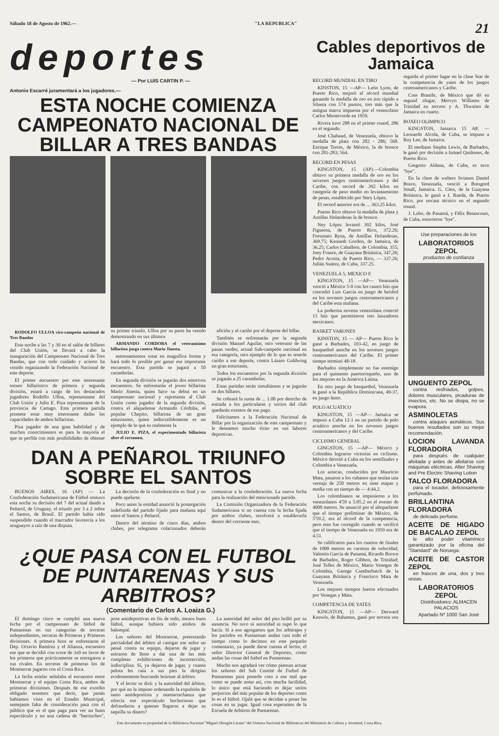Sábado 18 de Agosto de 1962.— "LA REPUBLICA" 21
deportes
— Por LUIS CARTIN P. —
Antonio Escarré juramentará a los jugadores.—
ESTA NOCHE COMIENZA CAMPEONATO NACIONAL DE BILLAR A TRES BANDAS
RODOLFO ULLOA vice-campeón nacional de Tres Bandas
Esta noche a las 7 y 30 en el salón de billares del Club Unión, se llevará a cabo la inauguración del Campeonato Nacional de Tres Bandas, que con todo cuidado y acierto ha venido organizando la Federación Nacional de este deporte.
El primer encuentro por este interesante torneo billarístico de primera y segunda división, estará a cargo de los destacados jugadores Rodolfo Ulloa, representante del Club Unión y Julio E. Piza representante de la provincia de Cartago. Esta primera partida promete estar muy interesante dadas las capacidades de ambos billaristas.
Piza jugador de una gran habilidad y de muchos conocimientos es para la mayoría el que se perfila con más posibilidades de obtener su primer triunfo. Ulloa por su parte ha venido demostrando en sus últimos
ARMANDO CORDOBA el veteranisimo billarista juega contra Mario Jinesta.
entrenamientos estar en magnífica forma y hará todo lo posible por ganar ese importante encuentro. Esta partida se jugará a 50 carambolas.
En segunda división se jugarán dos emotivos encuentros. Se enfrentarán el joven billarista Mario Jinesta, quien hace su debut en un campeonato nacional y representa al Club Unión como jugador de la segunda división, contra el alajuelense Armando Córdoba, el popular Chepito, billarista de un gran entusiasmo, quien indiscutiblemente es un ejemplo de lo que es realmente la
JULIO E. PIZA, el experimentado billarista abre el certamen.
afición y el cariño por el deporte del billar.
También se enfrentarán por la segunda división Manuel Aguilar, otro veterano de las panas verdes, actual Sub-campeón nacional en esa categoría, otro ejemplo de lo que es tenerle cariño a ese deporte, contra Lázaro Goldwing un gran entusiasta.
Todos los encuentros por la segunda división se jugarán a 25 carambolas.
Estas partidas serán simultáneas y se jugarán en dos billares.
Se cobrará la suma de ... 1.00 por derecho de entrada a los particulares y socios del club quedarán exentos de ese pago.
Felicitamos a la Federación Nacional de Billar por la organización de este campeonato y le deseamos mucho éxito en sus labores deportivas.
DAN A PEÑAROL TRIUNFO SOBRE EL SANTOS
BUENOS AIRES, 16 (AP) — La Confederación Sudamericana de Fútbol sostuvo esta noche su decisión del 7 del actual dando a Peñarol, de Uruguay, el triunfo por 3 a 2 sobre el Santos, de Brasil. El partido había sido suspendido cuando el marcador favorecía a los uruguayos a raíz de una disputa.
La decisión de la confederación es final y no puede apelarse.
Poco antes la entidad anunció la postergación indefinida del partido fijado para mañana aquí entre el Santos y Peñarol.
Dentro del término de cinco días, ambos clubes, por telegrama colacionados deberán comunicar a la confederación. La nueva fecha para la realización del mencionado partido.
La Comisión Organizadora de la Federación Sudamericana si no cuenta con la fecha fijada por ambos clubes, resolverá a establecerla dentro del corriente mes.
¿QUE PASA CON EL FUTBOL DE PUNTARENAS Y SUS ARBITROS?
(Comentario de Carlos A. Loaiza G.)
El domingo cinco se cumplió una nueva fecha por el campeonato de fútbol de Puntarenas en sus categorías de terceras independientes, terceras de Primeras y Primeras divisiones. A primera hora se enfrentaron el Dep. Octavio Ramírez y el Alianza, encuentro ese que se decidió con score de 3x0 en favor de los primeros que prácticamente se entregaron a sus rivales. En terceras de primeras los de Montserrat jugaron con el Costa Rica.
La fecha estelar señalaba el encuentro entre Montserrat y el equipo Costa Rica, ambos de primeras divisiones. Después de ese exordio obligado tenemos que decir, que jamás habíamos visto en el Estadio Municipal, semejante falta de consideración para con el público que es el que paga para ver un buen espectáculo y no una cadena de "berrinches", pose antideportivas en fin de todo, menos buen fútbol, aunque hubiera sido atisbos de balompié.
Los señores del Montserrat, pretextando parcialidad del árbitro al castigar ese señor un penal contra su equipo, dejaron de jugar y entraron de lleno a dar una de las más completas exhibiciones de incorrección, indisciplina. Sí, ya dejaron de jugar, y cuanta pelota les caía a sus pies la dirigían evidentemente buscando lesionar al árbitro.
Y el lector se dirá: y la autoridad del árbitro, por qué no la impuso ordenando la expulsión de tanto antideportista y mamarrachanza que ofrecía ese espectáculo bochornoso que defraudaron a quienes llegaron a dejar su taquilla su dinero?
La autoridad del señor del pito brilló por su ausencia. No tuvo ni autoridad ni supo lo que hacía. Si a eso agregamos que los arbitrajes y los partidos en Puntarenas andan casi todo el tiempo como lo decimos en este pequeño comentario, ya puede darse cuenta el lector, el señor Director General de Deportes, como andan las cosas del futbol en Puntarenas.
Mucho nos agradará ver cómo piensan actuar los señores del Sub Comité de Futbol de Puntarenas para ponerle coto a ese mal que como se puede notar así, con mucha facilidad, lo único que está haciendo es dejar serios perjuicios del más popular de los deportes como lo es el fútbol. Ojalá que se decidan a poner las cosas en su jugar. Igual cosa esperamos de la Escuela de Arbitros de Puntarenas.
Cables deportivos de Jamaica
RECORD MUNDIAL EN TIRO
KINSTON, 15 —AP— León Lyon, de Puerto Rico, mejoró el récord mundial ganando la medalla de oro en tiro rápido a Silueta con 574 puntos, tres más que la antigua marca impuesta por el venezolano Carlos Monteverde en 1959.
Rivera tuvo 288 en el primer round, 286 en el segundo.
José Chabaud, de Venezuela, obtuvo la medalla de plata con 282 - 286; 568. Enrique Torres, de México, la de bronce con 281-283; 564.
RECORD EN PESAS
KINGSTON, 15 (AP).—Colombia obtuvo su primera medalla de oro en los novenos juegos centroamericanos y del Caribe, con record de 392 kilos en categoría de peso medio en levantamiento de pesas, establecido por Nery López.
El record anterior era de ... 363.25 kilos.
Puerto Rico obtuvo la medalla de plata y Antillas Holandesas la de bronce.
Ney López levantó 392 kilos, José Figueroa, de Puerto Rico, 372.26; Fortunato Ryna, de Antillas Holandesas, 369.75; Kenneth Gordon, de Jamaica, de 36.25; Carlos Caballero, de Colombia, 355; Joey France, de Guayana Británica, 347,26; Pedro Acosta, de Puerto Rico, — 337.26; Julián Suárez, de Cuba, 337.25.
VENEZUELA 5, MEXICO 0
KINGSTON, 15 —AP— Venezuela venció a México 5-0 con los cautro hits que concedió Luis García en juego de beisbol en los novenos juegos centroamericanos y del Caribe esta mañana.
La poderosa novena venezolana conectó 15 hits que permitieron tres lanzadores mexicanos.
BASKET VARONES
KINSTON, 15 — AP— Puerto Rico le ganó a Barbados, 103-42, en juego de basquetbol anoche en los novenos juegos centroamericanos del Caribe. El primer tiempo terminó 48-18.
Barbados simplemente no fue enemigo para el quintento puertorriqueño, uno de los mejores en la América Latina.
En otro juego de basquetbol, Venezuela le ganó a la República Dominicana, 49-37, en juego lento.
POLO ACUATICO
KINGSTON, 15 —AP— Jamaica se impuso a Cuba 12-1 en un partido de polo acuático anoche en los novenos juegos centroamericanos y del Caribe.
CICLISMO GENERAL
GINGSTON, 15 —AP— México y Colombia lograron victorias en ciclismo. México derrotó a Cuba en los semifinales y Colombia a Venezuela.
Los aztecas, conducidos por Mauricio Mata, pasaron a los cubanos que tenían una ventaja de 250 metros en siete etapas y media con un tiempo de — 4:44.2.
Los colombianos se impusieron a los venezolanos 4'59 a 5:05.2 en el evento de 4000 metros. Se anunció por el altoparlante que el tiempo preliminar de México, de 5'59.2, era el récord de la competencia, pero esto fue corregido cuando se verificó que el tiempo de Venezuela en 1959 era de 4.51.
Se calificaron para los cuartos de finales de 1000 metros en carreras de velocidad, Valentín García de Panamá, Ricardo Brown de Barbados, Roger Gibbon, de Trinidad; José Telles de México, Mario Venegas de Colombia, George Cumberbatch de la Guayana Británica y Francisco Mata de Venezuela.
Los mejores tiempos fueron efectuados por Venegas y Mata.
COMPETENCIA DE YATES
KINGSTON, 15 —AP— Derward Knowls, de Bahamas, ganó por tercera vez seguida el primer lugar en la clase Star de la competencia de yates de los juegos centroamericanos y Caribe.
Cote Branife, de México que dó en segund olugar, Mervyn Williams de Trinidad en tercero y A. Thwaites de Jamaica en cuarto.
BOXEO OLIMPICO
KINGSTON, Jamaica 15 AP. —Leonardo Alcola, de Cuba, se impuso a Roy Lee, de Jamaica.
El mediano Stephn Lewis, de Barbados, le ganó por decisión a Ismael Quiñones, de Puerto Rico.
Gregorio Aldana, de Cuba, es tuvo "bye".
En la clase de welters livianos Daniel Bravo, Venezuela, venció a Bresgord Small, Jamaica. G. Glen, de la Guayana Británica, le ganó a I. Rueda, de Puerto Rico, por nocaut técnico en el segundo round.
J. Lobo, de Panamá, y Félix Betancourt, de Cuba, estuvieron "bye".
Use preparaciones de los
LABORATORIOS ZEPOL
productos de confianza
UNGUENTO ZEPOL
contra resfriados, golpes, dolores musculares, picaduras de insectos, etc. No se disipa, no se evapora.
ASMINOLETAS
contra ataques asmáticos. Sus buenos resultados son su mejor recomendación.
LOCION LAVANDA FLORADORA
para después de cualquier afeitada y antes de afeitarse con máquinas eléctricas. After Shaving and Pre Electric Shaving Lotion
TALCO FLORADORA
para el tocador, deliciosamente perfumado.
BRILLANTINA FLORADORA
de delicado perfume.
ACEITE DE HIGADO DE BACALAO ZEPOL
le alto poder vitamínico garantizado por la oficina del "Standard" de Noruega.
ACEITE DE CASTOR ZEPOL
en frascos de una, dos y tres onzas.
LABORATORIOS ZEPOL
Distribuidores: ALMACEN PALACIOS
Apartado Nº 1000 San José
Este documento es propiedad de la Biblioteca Nacional "Miguel Obregón Lizano" del Sistema Nacional de Bibliotecas del Ministerio de Cultura y Juventud, Costa Rica.